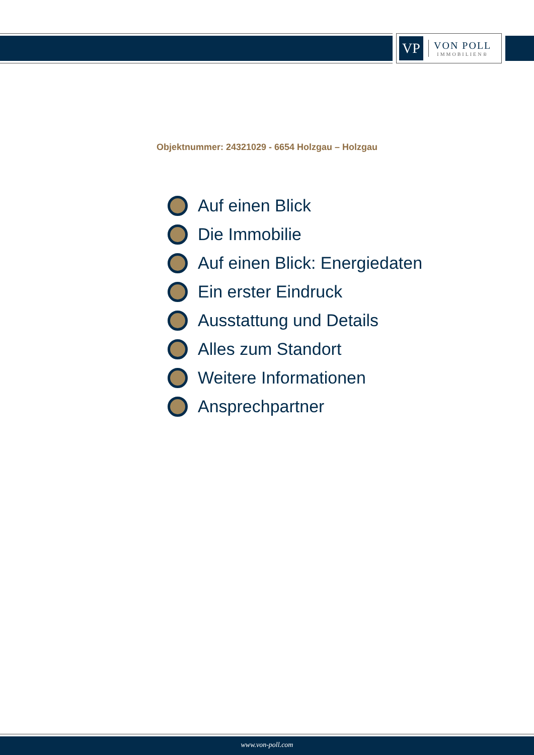VP
VON POLL
IMMOBILIEN®
Objektnummer: 24321029 - 6654 Holzgau – Holzgau
Auf einen Blick
Die Immobilie
Auf einen Blick: Energiedaten
Ein erster Eindruck
Ausstattung und Details
Alles zum Standort
Weitere Informationen
Ansprechpartner
www.von-poll.com